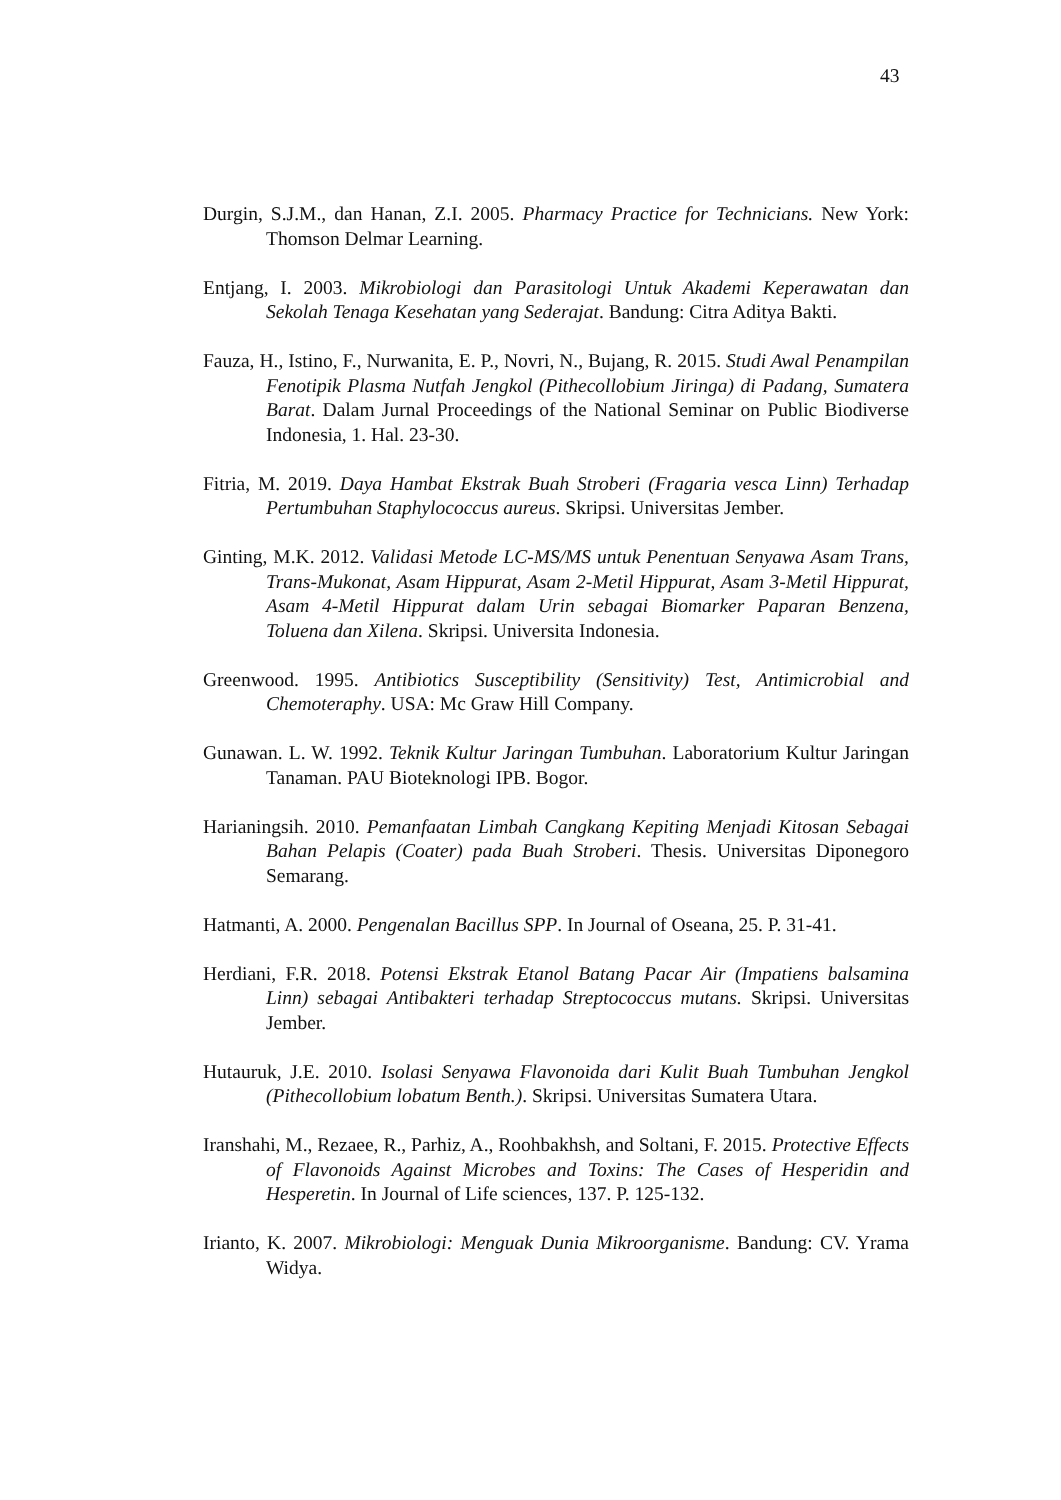43
Durgin, S.J.M., dan Hanan, Z.I. 2005. Pharmacy Practice for Technicians. New York: Thomson Delmar Learning.
Entjang, I. 2003. Mikrobiologi dan Parasitologi Untuk Akademi Keperawatan dan Sekolah Tenaga Kesehatan yang Sederajat. Bandung: Citra Aditya Bakti.
Fauza, H., Istino, F., Nurwanita, E. P., Novri, N., Bujang, R. 2015. Studi Awal Penampilan Fenotipik Plasma Nutfah Jengkol (Pithecollobium Jiringa) di Padang, Sumatera Barat. Dalam Jurnal Proceedings of the National Seminar on Public Biodiverse Indonesia, 1. Hal. 23-30.
Fitria, M. 2019. Daya Hambat Ekstrak Buah Stroberi (Fragaria vesca Linn) Terhadap Pertumbuhan Staphylococcus aureus. Skripsi. Universitas Jember.
Ginting, M.K. 2012. Validasi Metode LC-MS/MS untuk Penentuan Senyawa Asam Trans, Trans-Mukonat, Asam Hippurat, Asam 2-Metil Hippurat, Asam 3-Metil Hippurat, Asam 4-Metil Hippurat dalam Urin sebagai Biomarker Paparan Benzena, Toluena dan Xilena. Skripsi. Universita Indonesia.
Greenwood. 1995. Antibiotics Susceptibility (Sensitivity) Test, Antimicrobial and Chemoteraphy. USA: Mc Graw Hill Company.
Gunawan. L. W. 1992. Teknik Kultur Jaringan Tumbuhan. Laboratorium Kultur Jaringan Tanaman. PAU Bioteknologi IPB. Bogor.
Harianingsih. 2010. Pemanfaatan Limbah Cangkang Kepiting Menjadi Kitosan Sebagai Bahan Pelapis (Coater) pada Buah Stroberi. Thesis. Universitas Diponegoro Semarang.
Hatmanti, A. 2000. Pengenalan Bacillus SPP. In Journal of Oseana, 25. P. 31-41.
Herdiani, F.R. 2018. Potensi Ekstrak Etanol Batang Pacar Air (Impatiens balsamina Linn) sebagai Antibakteri terhadap Streptococcus mutans. Skripsi. Universitas Jember.
Hutauruk, J.E. 2010. Isolasi Senyawa Flavonoida dari Kulit Buah Tumbuhan Jengkol (Pithecollobium lobatum Benth.). Skripsi. Universitas Sumatera Utara.
Iranshahi, M., Rezaee, R., Parhiz, A., Roohbakhsh, and Soltani, F. 2015. Protective Effects of Flavonoids Against Microbes and Toxins: The Cases of Hesperidin and Hesperetin. In Journal of Life sciences, 137. P. 125-132.
Irianto, K. 2007. Mikrobiologi: Menguak Dunia Mikroorganisme. Bandung: CV. Yrama Widya.